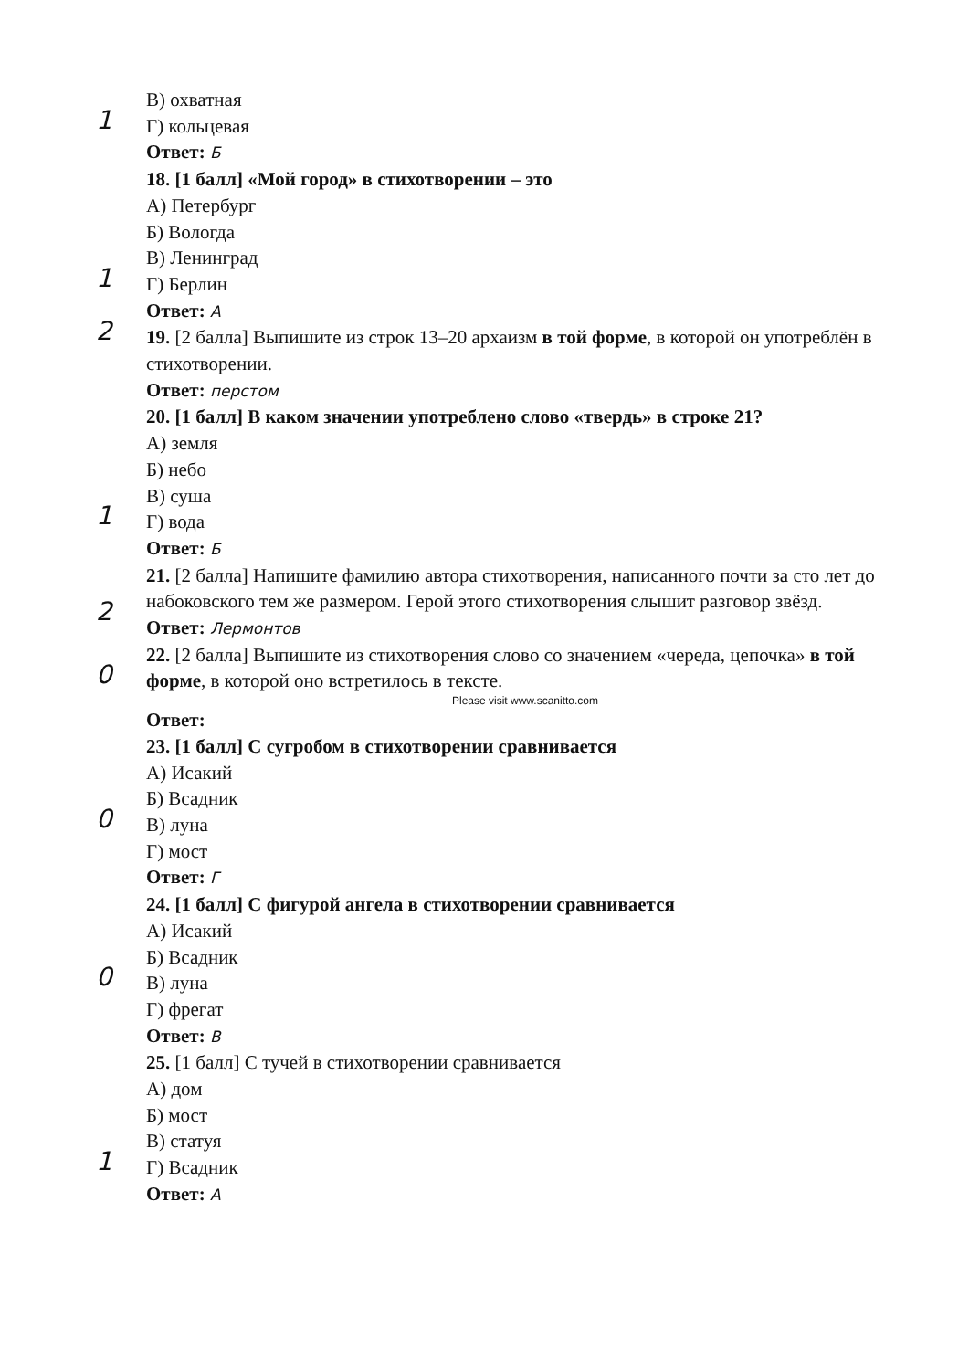В) охватная
1
Г) кольцевая
Ответ: Б
18. [1 балл] «Мой город» в стихотворении – это
А) Петербург
Б) Вологда
В) Ленинград
1
Г) Берлин
Ответ: А
2
19. [2 балла] Выпишите из строк 13–20 архаизм в той форме, в которой он употреблён в стихотворении.
Ответ: перстом
20. [1 балл] В каком значении употреблено слово «твердь» в строке 21?
А) земля
Б) небо
В) суша
1
Г) вода
Ответ: Б
2
21. [2 балла] Напишите фамилию автора стихотворения, написанного почти за сто лет до набоковского тем же размером. Герой этого стихотворения слышит разговор звёзд.
Ответ: Лермонтов
0
22. [2 балла] Выпишите из стихотворения слово со значением «череда, цепочка» в той форме, в которой оно встретилось в тексте.
Please visit www.scanitto.com
Ответ:
23. [1 балл] С сугробом в стихотворении сравнивается
А) Исакий
Б) Всадник
0
В) луна
Г) мост
Ответ: Г
24. [1 балл] С фигурой ангела в стихотворении сравнивается
А) Исакий
Б) Всадник
0
В) луна
Г) фрегат
Ответ: В
25. [1 балл] С тучей в стихотворении сравнивается
А) дом
Б) мост
В) статуя
1
Г) Всадник
Ответ: А